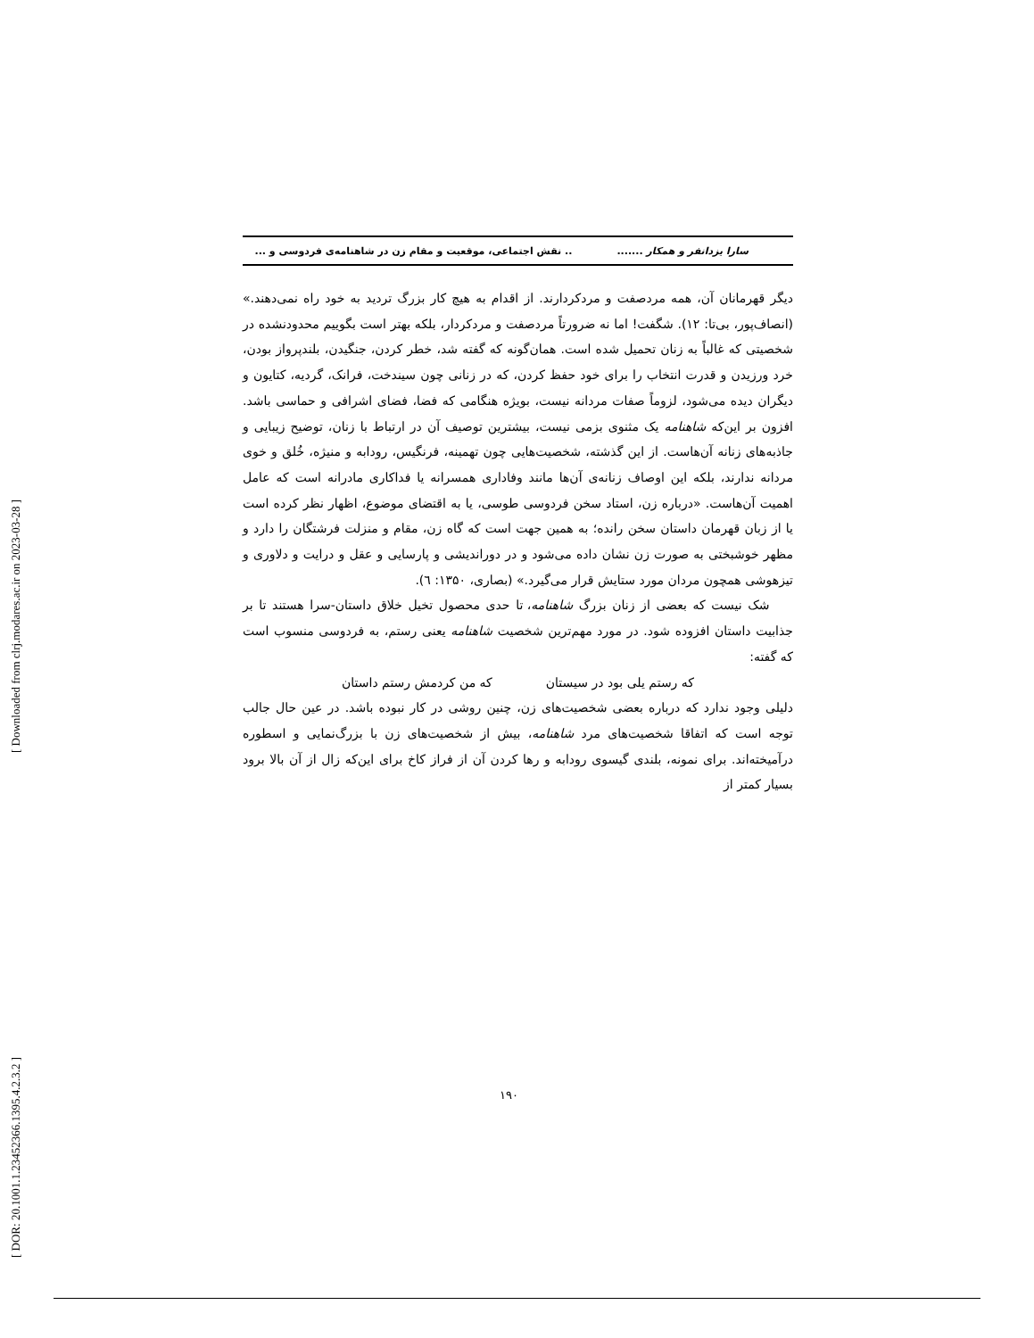[ DOR: 20.1001.1.23452366.1395.4.2.3.2 ] [ Downloaded from clrj.modares.ac.ir on 2023-03-28 ]
سارا یزدانفر و همکار ......... نقش اجتماعی، موقعیت و مقام زن در شاهنامه‌ی فردوسی و ...
دیگر قهرمانان آن، همه مردصفت و مردکردارند. از اقدام به هیچ کار بزرگ تردید به خود راه نمی‌دهند.» (انصاف‌پور، بی‌تا: ۱۲). شگفت! اما نه ضرورتاً مردصفت و مردکردار، بلکه بهتر است بگوییم محدودنشده در شخصیتی که غالباً به زنان تحمیل شده است. همان‌گونه که گفته شد، خطر کردن، جنگیدن، بلندپرواز بودن، خرد ورزیدن و قدرت انتخاب را برای خود حفظ کردن، که در زنانی چون سیندخت، فرانک، گردیه، کتایون و دیگران دیده می‌شود، لزوماً صفات مردانه نیست، بویژه هنگامی که فضا، فضای اشرافی و حماسی باشد. افزون بر این‌که شاهنامه یک مثنوی بزمی نیست، بیشترین توصیف آن در ارتباط با زنان، توضیح زیبایی و جاذبه‌های زنانه آن‌هاست. از این گذشته، شخصیت‌هایی چون تهمینه، فرنگیس، رودابه و منیژه، خُلق و خوی مردانه ندارند، بلکه این اوصاف زنانه‌ی آن‌ها مانند وفاداری همسرانه یا فداکاری مادرانه است که عامل اهمیت آن‌هاست. «درباره زن، استاد سخن فردوسی طوسی، یا به اقتضای موضوع، اظهار نظر کرده است یا از زبان قهرمان داستان سخن رانده؛ به همین جهت است که گاه زن، مقام و منزلت فرشتگان را دارد و مظهر خوشبختی به صورت زن نشان داده می‌شود و در دوراندیشی و پارسایی و عقل و درایت و دلاوری و تیزهوشی همچون مردان مورد ستایش قرار می‌گیرد.» (بصاری، ۱۳۵۰: ٦).
شک نیست که بعضی از زنان بزرگ شاهنامه، تا حدی محصول تخیل خلاق داستان-سرا هستند تا بر جذابیت داستان افزوده شود. در مورد مهم‌ترین شخصیت شاهنامه یعنی رستم، به فردوسی منسوب است که گفته:
که رستم یلی بود در سیستان که من کردمش رستم داستان
دلیلی وجود ندارد که درباره بعضی شخصیت‌های زن، چنین روشی در کار نبوده باشد. در عین حال جالب توجه است که اتفاقا شخصیت‌های مرد شاهنامه، بیش از شخصیت‌های زن با بزرگ‌نمایی و اسطوره درآمیخته‌اند. برای نمونه، بلندی گیسوی رودابه و رها کردن آن از فراز کاخ برای این‌که زال از آن بالا برود بسیار کمتر از
۱۹۰